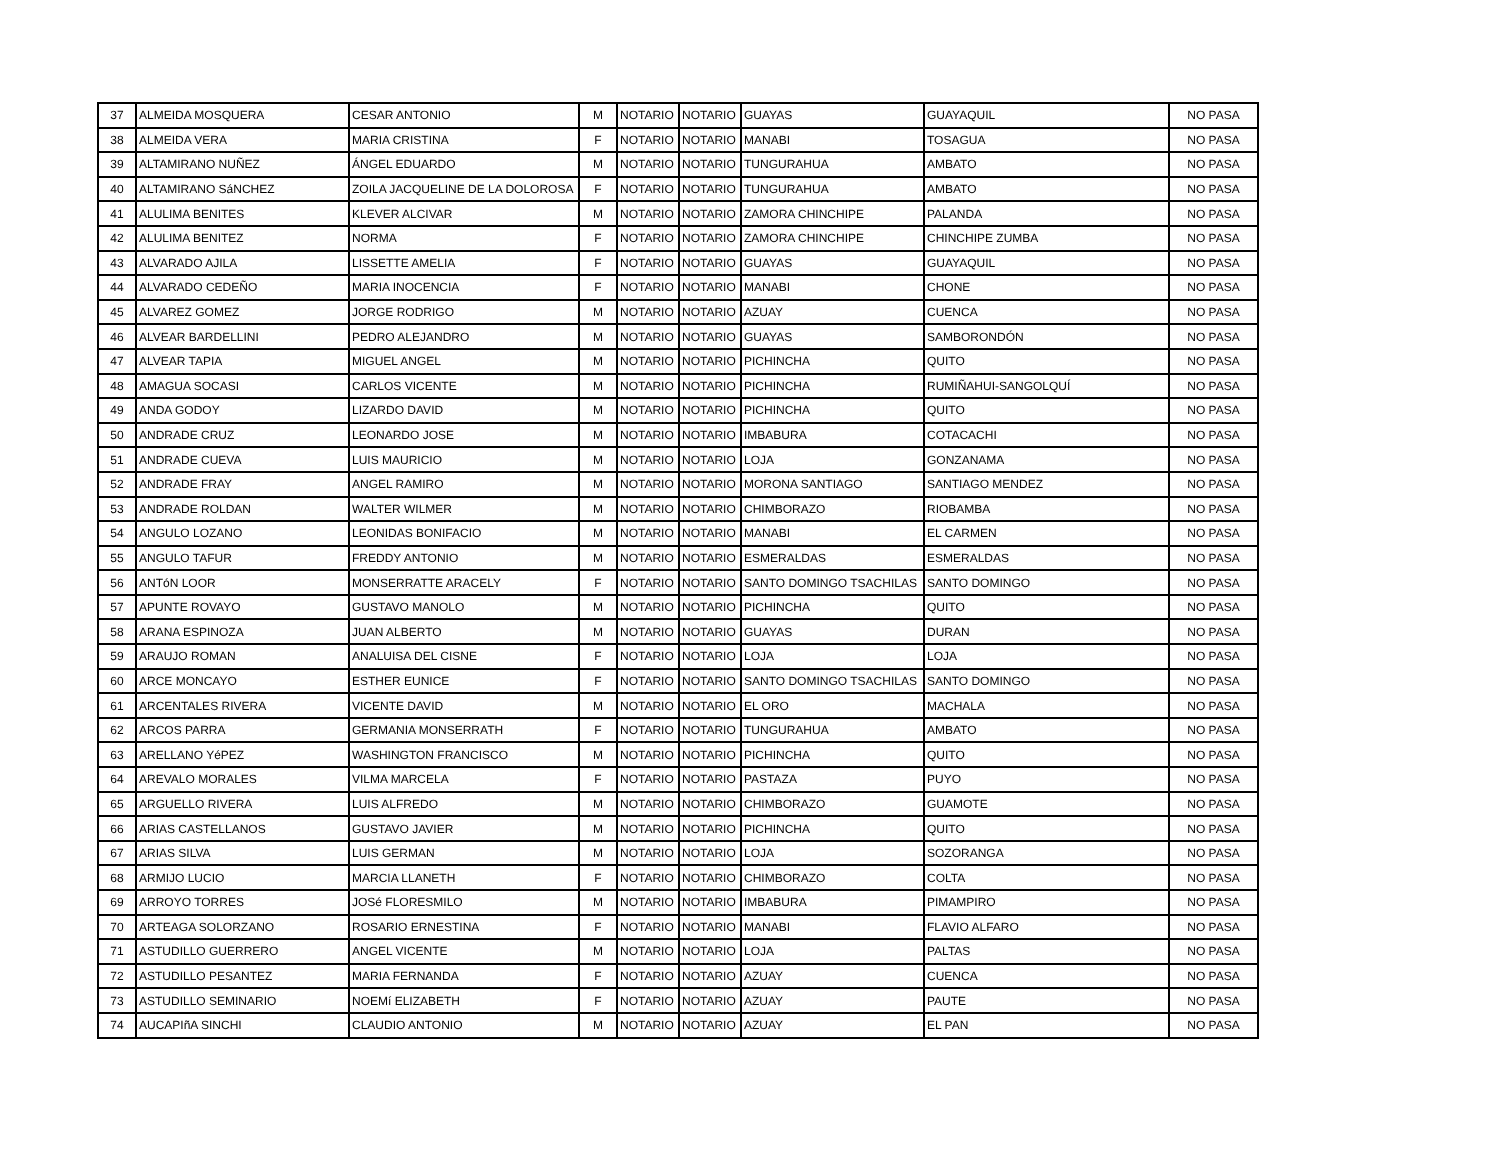| 37 | ALMEIDA MOSQUERA | CESAR ANTONIO | M | NOTARIO | NOTARIO | GUAYAS | GUAYAQUIL | NO PASA |
| 38 | ALMEIDA VERA | MARIA CRISTINA | F | NOTARIO | NOTARIO | MANABI | TOSAGUA | NO PASA |
| 39 | ALTAMIRANO NUÑEZ | ÁNGEL EDUARDO | M | NOTARIO | NOTARIO | TUNGURAHUA | AMBATO | NO PASA |
| 40 | ALTAMIRANO SáNCHEZ | ZOILA JACQUELINE DE LA DOLOROSA | F | NOTARIO | NOTARIO | TUNGURAHUA | AMBATO | NO PASA |
| 41 | ALULIMA BENITES | KLEVER ALCIVAR | M | NOTARIO | NOTARIO | ZAMORA CHINCHIPE | PALANDA | NO PASA |
| 42 | ALULIMA BENITEZ | NORMA | F | NOTARIO | NOTARIO | ZAMORA CHINCHIPE | CHINCHIPE ZUMBA | NO PASA |
| 43 | ALVARADO AJILA | LISSETTE AMELIA | F | NOTARIO | NOTARIO | GUAYAS | GUAYAQUIL | NO PASA |
| 44 | ALVARADO CEDEÑO | MARIA INOCENCIA | F | NOTARIO | NOTARIO | MANABI | CHONE | NO PASA |
| 45 | ALVAREZ GOMEZ | JORGE RODRIGO | M | NOTARIO | NOTARIO | AZUAY | CUENCA | NO PASA |
| 46 | ALVEAR BARDELLINI | PEDRO ALEJANDRO | M | NOTARIO | NOTARIO | GUAYAS | SAMBORONDÓN | NO PASA |
| 47 | ALVEAR TAPIA | MIGUEL ANGEL | M | NOTARIO | NOTARIO | PICHINCHA | QUITO | NO PASA |
| 48 | AMAGUA SOCASI | CARLOS VICENTE | M | NOTARIO | NOTARIO | PICHINCHA | RUMIÑAHUI-SANGOLQUÍ | NO PASA |
| 49 | ANDA GODOY | LIZARDO DAVID | M | NOTARIO | NOTARIO | PICHINCHA | QUITO | NO PASA |
| 50 | ANDRADE CRUZ | LEONARDO JOSE | M | NOTARIO | NOTARIO | IMBABURA | COTACACHI | NO PASA |
| 51 | ANDRADE CUEVA | LUIS MAURICIO | M | NOTARIO | NOTARIO | LOJA | GONZANAMA | NO PASA |
| 52 | ANDRADE FRAY | ANGEL RAMIRO | M | NOTARIO | NOTARIO | MORONA SANTIAGO | SANTIAGO MENDEZ | NO PASA |
| 53 | ANDRADE ROLDAN | WALTER WILMER | M | NOTARIO | NOTARIO | CHIMBORAZO | RIOBAMBA | NO PASA |
| 54 | ANGULO LOZANO | LEONIDAS BONIFACIO | M | NOTARIO | NOTARIO | MANABI | EL CARMEN | NO PASA |
| 55 | ANGULO TAFUR | FREDDY ANTONIO | M | NOTARIO | NOTARIO | ESMERALDAS | ESMERALDAS | NO PASA |
| 56 | ANTóN LOOR | MONSERRATTE ARACELY | F | NOTARIO | NOTARIO | SANTO DOMINGO TSACHILAS | SANTO DOMINGO | NO PASA |
| 57 | APUNTE ROVAYO | GUSTAVO MANOLO | M | NOTARIO | NOTARIO | PICHINCHA | QUITO | NO PASA |
| 58 | ARANA ESPINOZA | JUAN ALBERTO | M | NOTARIO | NOTARIO | GUAYAS | DURAN | NO PASA |
| 59 | ARAUJO ROMAN | ANALUISA DEL CISNE | F | NOTARIO | NOTARIO | LOJA | LOJA | NO PASA |
| 60 | ARCE MONCAYO | ESTHER EUNICE | F | NOTARIO | NOTARIO | SANTO DOMINGO TSACHILAS | SANTO DOMINGO | NO PASA |
| 61 | ARCENTALES RIVERA | VICENTE DAVID | M | NOTARIO | NOTARIO | EL ORO | MACHALA | NO PASA |
| 62 | ARCOS PARRA | GERMANIA MONSERRATH | F | NOTARIO | NOTARIO | TUNGURAHUA | AMBATO | NO PASA |
| 63 | ARELLANO YéPEZ | WASHINGTON FRANCISCO | M | NOTARIO | NOTARIO | PICHINCHA | QUITO | NO PASA |
| 64 | AREVALO MORALES | VILMA MARCELA | F | NOTARIO | NOTARIO | PASTAZA | PUYO | NO PASA |
| 65 | ARGUELLO RIVERA | LUIS ALFREDO | M | NOTARIO | NOTARIO | CHIMBORAZO | GUAMOTE | NO PASA |
| 66 | ARIAS CASTELLANOS | GUSTAVO JAVIER | M | NOTARIO | NOTARIO | PICHINCHA | QUITO | NO PASA |
| 67 | ARIAS SILVA | LUIS GERMAN | M | NOTARIO | NOTARIO | LOJA | SOZORANGA | NO PASA |
| 68 | ARMIJO LUCIO | MARCIA LLANETH | F | NOTARIO | NOTARIO | CHIMBORAZO | COLTA | NO PASA |
| 69 | ARROYO TORRES | JOSé FLORESMILO | M | NOTARIO | NOTARIO | IMBABURA | PIMAMPIRO | NO PASA |
| 70 | ARTEAGA SOLORZANO | ROSARIO ERNESTINA | F | NOTARIO | NOTARIO | MANABI | FLAVIO ALFARO | NO PASA |
| 71 | ASTUDILLO GUERRERO | ANGEL VICENTE | M | NOTARIO | NOTARIO | LOJA | PALTAS | NO PASA |
| 72 | ASTUDILLO PESANTEZ | MARIA FERNANDA | F | NOTARIO | NOTARIO | AZUAY | CUENCA | NO PASA |
| 73 | ASTUDILLO SEMINARIO | NOEMí ELIZABETH | F | NOTARIO | NOTARIO | AZUAY | PAUTE | NO PASA |
| 74 | AUCAPIñA SINCHI | CLAUDIO ANTONIO | M | NOTARIO | NOTARIO | AZUAY | EL PAN | NO PASA |